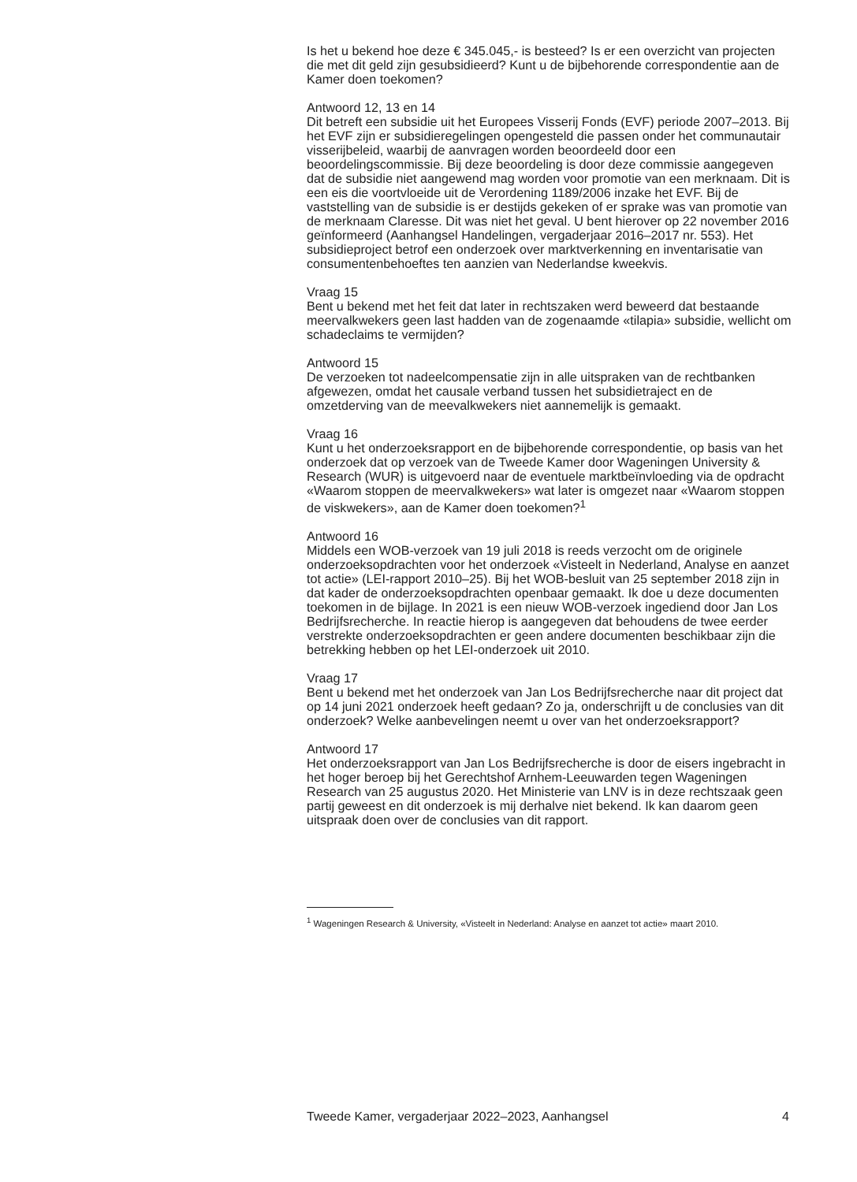Is het u bekend hoe deze € 345.045,- is besteed? Is er een overzicht van projecten die met dit geld zijn gesubsidieerd? Kunt u de bijbehorende correspondentie aan de Kamer doen toekomen?
Antwoord 12, 13 en 14
Dit betreft een subsidie uit het Europees Visserij Fonds (EVF) periode 2007–2013. Bij het EVF zijn er subsidieregelingen opengesteld die passen onder het communautair visserijbeleid, waarbij de aanvragen worden beoordeeld door een beoordelingscommissie. Bij deze beoordeling is door deze commissie aangegeven dat de subsidie niet aangewend mag worden voor promotie van een merknaam. Dit is een eis die voortvloeide uit de Verordening 1189/2006 inzake het EVF. Bij de vaststelling van de subsidie is er destijds gekeken of er sprake was van promotie van de merknaam Claresse. Dit was niet het geval. U bent hierover op 22 november 2016 geïnformeerd (Aanhangsel Handelingen, vergaderjaar 2016–2017 nr. 553). Het subsidieproject betrof een onderzoek over marktverkenning en inventarisatie van consumentenbehoeftes ten aanzien van Nederlandse kweekvis.
Vraag 15
Bent u bekend met het feit dat later in rechtszaken werd beweerd dat bestaande meervalkwekers geen last hadden van de zogenaamde «tilapia» subsidie, wellicht om schadeclaims te vermijden?
Antwoord 15
De verzoeken tot nadeelcompensatie zijn in alle uitspraken van de rechtbanken afgewezen, omdat het causale verband tussen het subsidietraject en de omzetderving van de meevalkwekers niet aannemelijk is gemaakt.
Vraag 16
Kunt u het onderzoeksrapport en de bijbehorende correspondentie, op basis van het onderzoek dat op verzoek van de Tweede Kamer door Wageningen University & Research (WUR) is uitgevoerd naar de eventuele marktbeïnvloeding via de opdracht «Waarom stoppen de meervalkwekers» wat later is omgezet naar «Waarom stoppen de viskwekers», aan de Kamer doen toekomen?<sup>1</sup>
Antwoord 16
Middels een WOB-verzoek van 19 juli 2018 is reeds verzocht om de originele onderzoeksopdrachten voor het onderzoek «Visteelt in Nederland, Analyse en aanzet tot actie» (LEI-rapport 2010–25). Bij het WOB-besluit van 25 september 2018 zijn in dat kader de onderzoeksopdrachten openbaar gemaakt. Ik doe u deze documenten toekomen in de bijlage. In 2021 is een nieuw WOB-verzoek ingediend door Jan Los Bedrijfsrecherche. In reactie hierop is aangegeven dat behoudens de twee eerder verstrekte onderzoeksopdrachten er geen andere documenten beschikbaar zijn die betrekking hebben op het LEI-onderzoek uit 2010.
Vraag 17
Bent u bekend met het onderzoek van Jan Los Bedrijfsrecherche naar dit project dat op 14 juni 2021 onderzoek heeft gedaan? Zo ja, onderschrijft u de conclusies van dit onderzoek? Welke aanbevelingen neemt u over van het onderzoeksrapport?
Antwoord 17
Het onderzoeksrapport van Jan Los Bedrijfsrecherche is door de eisers ingebracht in het hoger beroep bij het Gerechtshof Arnhem-Leeuwarden tegen Wageningen Research van 25 augustus 2020. Het Ministerie van LNV is in deze rechtszaak geen partij geweest en dit onderzoek is mij derhalve niet bekend. Ik kan daarom geen uitspraak doen over de conclusies van dit rapport.
<sup>1</sup> Wageningen Research & University, «Visteelt in Nederland: Analyse en aanzet tot actie» maart 2010.
Tweede Kamer, vergaderjaar 2022–2023, Aanhangsel 4